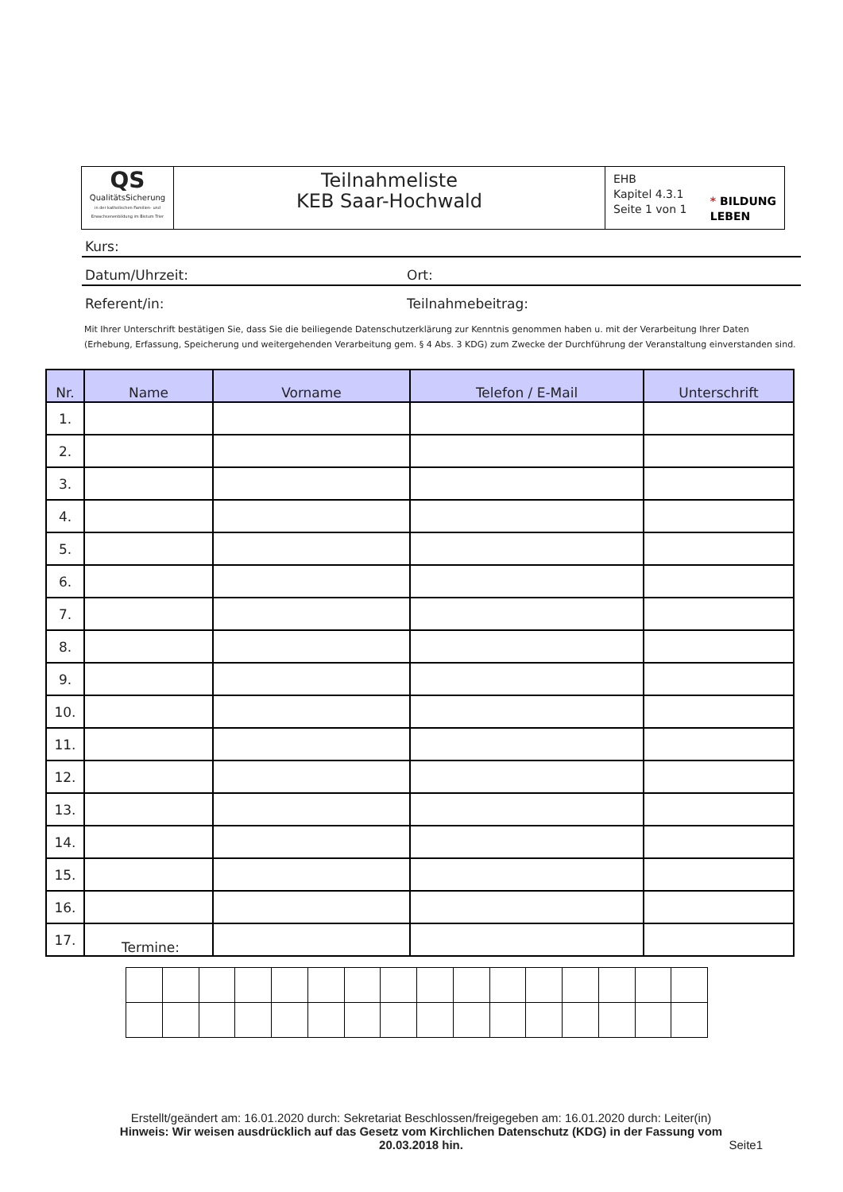| QS QualitätsSicherung in der katholischen Familien- und Erwachsenenbildung im Bistum Trier | Teilnahmeliste KEB Saar-Hochwald | * BILDUNG LEBEN EHB Kapitel 4.3.1 Seite 1 von 1 |
Kurs:
Datum/Uhrzeit: Ort:
Referent/in: Teilnahmebeitrag:
Mit Ihrer Unterschrift bestätigen Sie, dass Sie die beiliegende Datenschutzerklärung zur Kenntnis genommen haben u. mit der Verarbeitung Ihrer Daten (Erhebung, Erfassung, Speicherung und weitergehenden Verarbeitung gem. § 4 Abs. 3 KDG) zum Zwecke der Durchführung der Veranstaltung einverstanden sind.
| Nr. | Name | Vorname | Telefon / E-Mail | Unterschrift |
| --- | --- | --- | --- | --- |
| 1. | | | | |
| 2. | | | | |
| 3. | | | | |
| 4. | | | | |
| 5. | | | | |
| 6. | | | | |
| 7. | | | | |
| 8. | | | | |
| 9. | | | | |
| 10. | | | | |
| 11. | | | | |
| 12. | | | | |
| 13. | | | | |
| 14. | | | | |
| 15. | | | | |
| 16. | | | | |
| 17. | | | | |
Termine:
Erstellt/geändert am: 16.01.2020 durch: Sekretariat Beschlossen/freigegeben am: 16.01.2020 durch: Leiter(in)
Hinweis: Wir weisen ausdrücklich auf das Gesetz vom Kirchlichen Datenschutz (KDG) in der Fassung vom 20.03.2018 hin.
Seite1